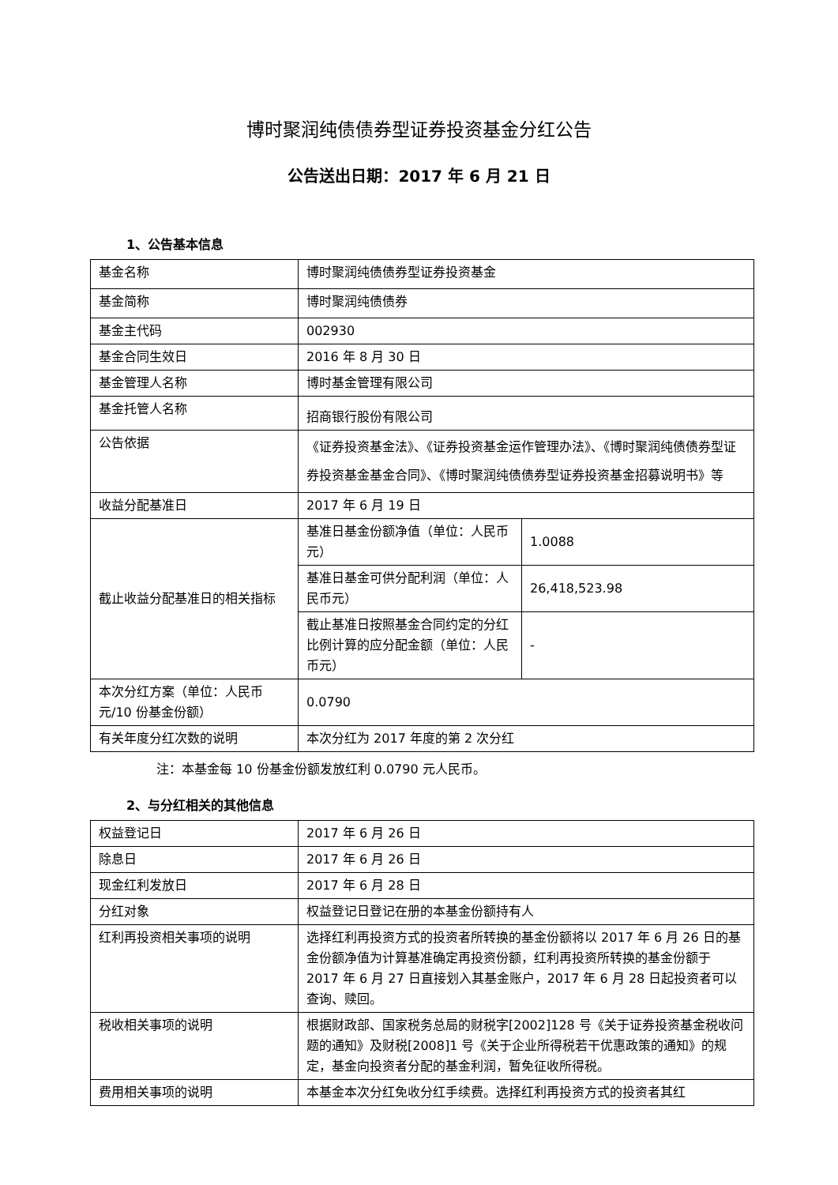博时聚润纯债债券型证券投资基金分红公告
公告送出日期：2017 年 6 月 21 日
1、公告基本信息
| 基金名称 | 博时聚润纯债债券型证券投资基金 | |
| 基金简称 | 博时聚润纯债债券 | |
| 基金主代码 | 002930 | |
| 基金合同生效日 | 2016 年 8 月 30 日 | |
| 基金管理人名称 | 博时基金管理有限公司 | |
| 基金托管人名称 | 招商银行股份有限公司 | |
| 公告依据 | 《证券投资基金法》、《证券投资基金运作管理办法》、《博时聚润纯债债券型证券投资基金基金合同》、《博时聚润纯债债券型证券投资基金招募说明书》等 | |
| 收益分配基准日 | 2017 年 6 月 19 日 | |
| 截止收益分配基准日的相关指标 | 基准日基金份额净值（单位：人民币元） | 1.0088 |
| | 基准日基金可供分配利润（单位：人民币元） | 26,418,523.98 |
| | 截止基准日按照基金合同约定的分红比例计算的应分配金额（单位：人民币元） | - |
| 本次分红方案（单位：人民币元/10 份基金份额） | 0.0790 | |
| 有关年度分红次数的说明 | 本次分红为 2017 年度的第 2 次分红 | |
注：本基金每 10 份基金份额发放红利 0.0790 元人民币。
2、与分红相关的其他信息
| 权益登记日 | 2017 年 6 月 26 日 |
| 除息日 | 2017 年 6 月 26 日 |
| 现金红利发放日 | 2017 年 6 月 28 日 |
| 分红对象 | 权益登记日登记在册的本基金份额持有人 |
| 红利再投资相关事项的说明 | 选择红利再投资方式的投资者所转换的基金份额将以 2017 年 6 月 26 日的基金份额净值为计算基准确定再投资份额，红利再投资所转换的基金份额于 2017 年 6 月 27 日直接划入其基金账户，2017 年 6 月 28 日起投资者可以查询、赎回。 |
| 税收相关事项的说明 | 根据财政部、国家税务总局的财税字[2002]128 号《关于证券投资基金税收问题的通知》及财税[2008]1 号《关于企业所得税若干优惠政策的通知》的规定，基金向投资者分配的基金利润，暂免征收所得税。 |
| 费用相关事项的说明 | 本基金本次分红免收分红手续费。选择红利再投资方式的投资者其红 |